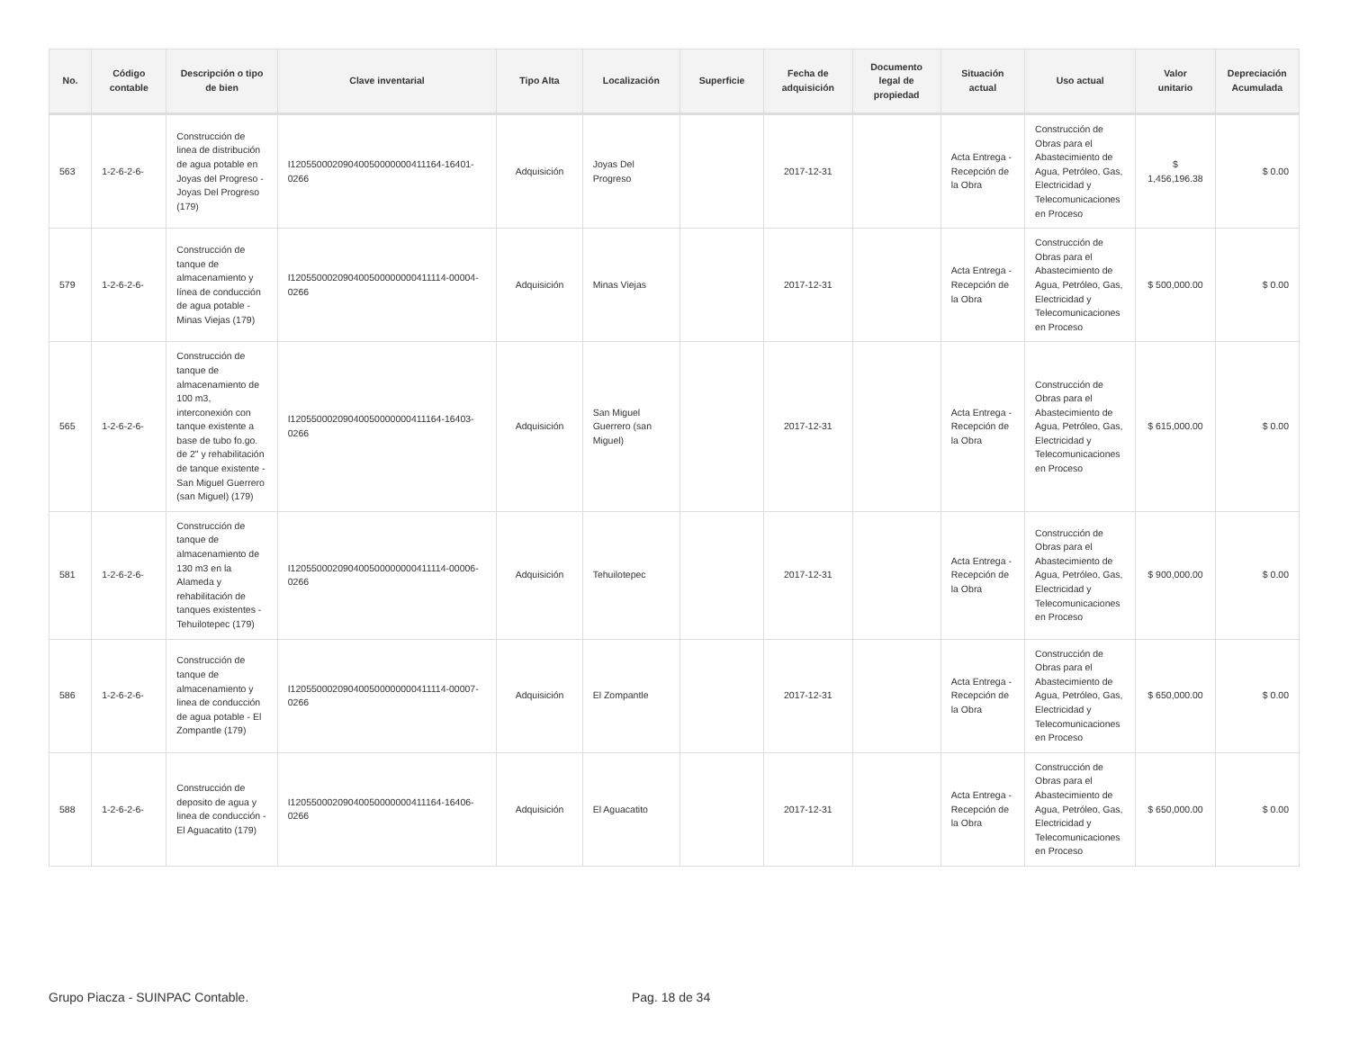| No. | Código contable | Descripción o tipo de bien | Clave inventarial | Tipo Alta | Localización | Superficie | Fecha de adquisición | Documento legal de propiedad | Situación actual | Uso actual | Valor unitario | Depreciación Acumulada |
| --- | --- | --- | --- | --- | --- | --- | --- | --- | --- | --- | --- | --- |
| 563 | 1-2-6-2-6- | Construcción de linea de distribución de agua potable en Joyas del Progreso - Joyas Del Progreso (179) | I12055000209040050000000411164-16401-0266 | Adquisición | Joyas Del Progreso | | 2017-12-31 | | Acta Entrega - Recepción de la Obra | Construcción de Obras para el Abastecimiento de Agua, Petróleo, Gas, Electricidad y Telecomunicaciones en Proceso | $ 1,456,196.38 | $ 0.00 |
| 579 | 1-2-6-2-6- | Construcción de tanque de almacenamiento y línea de conducción de agua potable - Minas Viejas (179) | I120550002090400500000000411114-00004-0266 | Adquisición | Minas Viejas | | 2017-12-31 | | Acta Entrega - Recepción de la Obra | Construcción de Obras para el Abastecimiento de Agua, Petróleo, Gas, Electricidad y Telecomunicaciones en Proceso | $ 500,000.00 | $ 0.00 |
| 565 | 1-2-6-2-6- | Construcción de tanque de almacenamiento de 100 m3, interconexión con tanque existente a base de tubo fo.go. de 2" y rehabilitación de tanque existente - San Miguel Guerrero (san Miguel) (179) | I12055000209040050000000411164-16403-0266 | Adquisición | San Miguel Guerrero (san Miguel) | | 2017-12-31 | | Acta Entrega - Recepción de la Obra | Construcción de Obras para el Abastecimiento de Agua, Petróleo, Gas, Electricidad y Telecomunicaciones en Proceso | $ 615,000.00 | $ 0.00 |
| 581 | 1-2-6-2-6- | Construcción de tanque de almacenamiento de 130 m3 en la Alameda y rehabilitación de tanques existentes - Tehuilotepec (179) | I120550002090400500000000411114-00006-0266 | Adquisición | Tehuilotepec | | 2017-12-31 | | Acta Entrega - Recepción de la Obra | Construcción de Obras para el Abastecimiento de Agua, Petróleo, Gas, Electricidad y Telecomunicaciones en Proceso | $ 900,000.00 | $ 0.00 |
| 586 | 1-2-6-2-6- | Construcción de tanque de almacenamiento y linea de conducción de agua potable - El Zompantle (179) | I120550002090400500000000411114-00007-0266 | Adquisición | El Zompantle | | 2017-12-31 | | Acta Entrega - Recepción de la Obra | Construcción de Obras para el Abastecimiento de Agua, Petróleo, Gas, Electricidad y Telecomunicaciones en Proceso | $ 650,000.00 | $ 0.00 |
| 588 | 1-2-6-2-6- | Construcción de deposito de agua y linea de conducción - El Aguacatito (179) | I12055000209040050000000411164-16406-0266 | Adquisición | El Aguacatito | | 2017-12-31 | | Acta Entrega - Recepción de la Obra | Construcción de Obras para el Abastecimiento de Agua, Petróleo, Gas, Electricidad y Telecomunicaciones en Proceso | $ 650,000.00 | $ 0.00 |
Grupo Piacza - SUINPAC Contable. Pag. 18 de 34